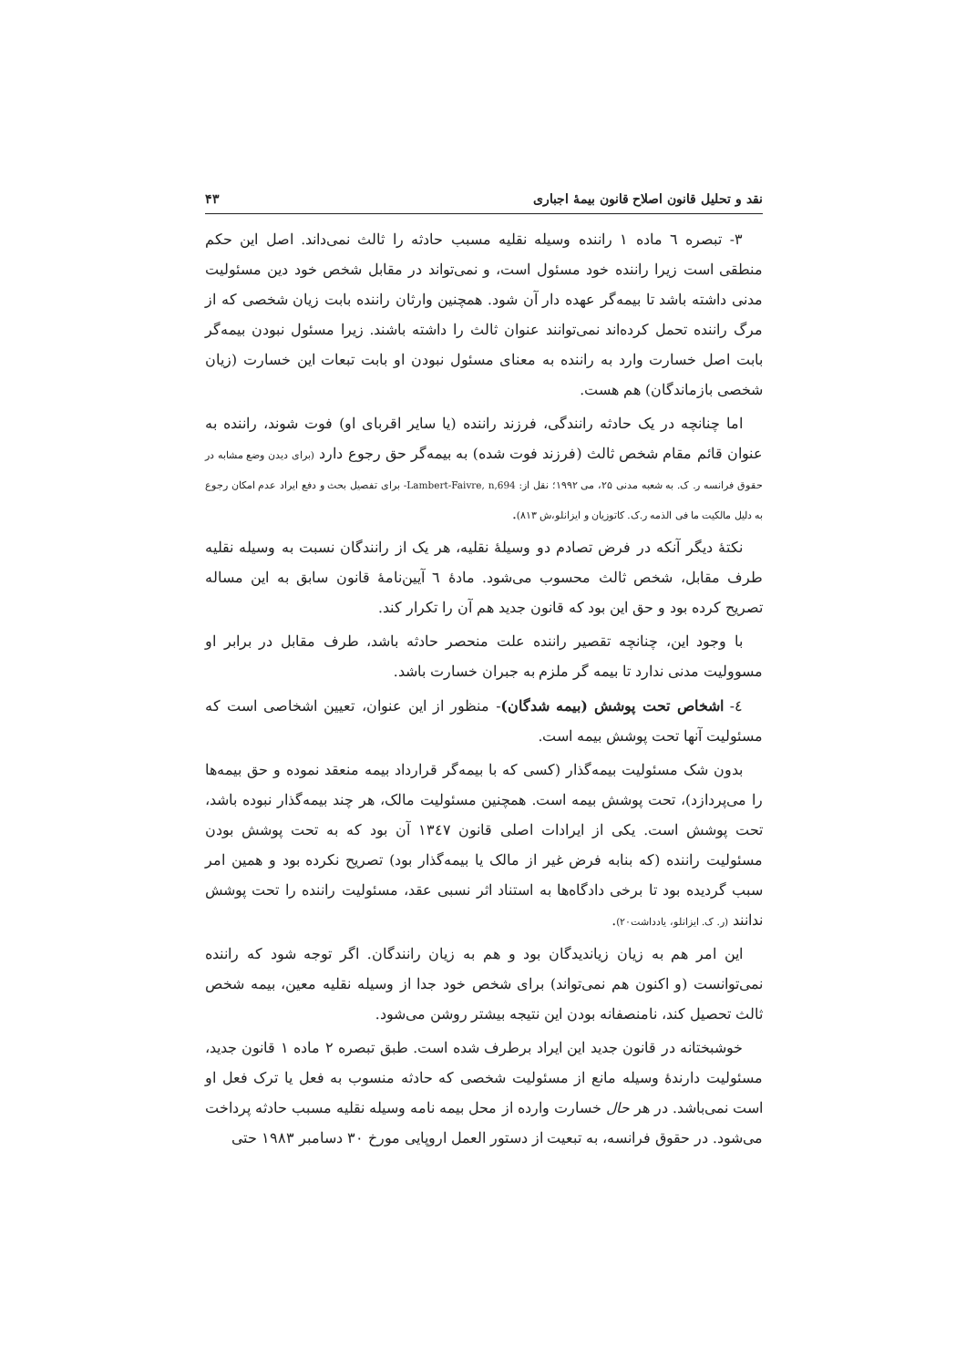نقد و تحلیل قانون اصلاح قانون بیمهٔ اجباری ۴۳
۳- تبصره ٦ ماده ۱ راننده وسیله نقلیه مسبب حادثه را ثالث نمی‌داند. اصل این حکم منطقی است زیرا راننده خود مسئول است، و نمی‌تواند در مقابل شخص خود دین مسئولیت مدنی داشته باشد تا بیمه‌گر عهده دار آن شود. همچنین وارثان راننده بابت زیان شخصی که از مرگ راننده تحمل کرده‌اند نمی‌توانند عنوان ثالث را داشته باشند. زیرا مسئول نبودن بیمه‌گر بابت اصل خسارت وارد به راننده به معنای مسئول نبودن او بابت تبعات این خسارت (زیان شخصی بازماندگان) هم هست.
اما چنانچه در یک حادثه رانندگی، فرزند راننده (یا سایر اقربای او) فوت شوند، راننده به عنوان قائم مقام شخص ثالث (فرزند فوت شده) به بیمه‌گر حق رجوع دارد (برای دیدن وضع مشابه در حقوق فرانسه ر. ک. به شعبه مدنی ۲۵، می ۱۹۹۲؛ نقل از: Lambert-Faivre, n,694- برای تفصیل بحث و دفع ایراد عدم امکان رجوع به دلیل مالکیت ما فی الذمه ر.ک. کاتوزیان و ایزانلو،ش ۸۱۳).
نکتهٔ دیگر آنکه در فرض تصادم دو وسیلهٔ نقلیه، هر یک از رانندگان نسبت به وسیله نقلیه طرف مقابل، شخص ثالث محسوب می‌شود. مادهٔ ٦ آیین‌نامهٔ قانون سابق به این مساله تصریح کرده بود و حق این بود که قانون جدید هم آن را تکرار کند.
با وجود این، چنانچه تقصیر راننده علت منحصر حادثه باشد، طرف مقابل در برابر او مسوولیت مدنی ندارد تا بیمه گر ملزم به جبران خسارت باشد.
٤- اشخاص تحت پوشش (بیمه شدگان)- منظور از این عنوان، تعیین اشخاصی است که مسئولیت آنها تحت پوشش بیمه است.
بدون شک مسئولیت بیمه‌گذار (کسی که با بیمه‌گر قرارداد بیمه منعقد نموده و حق بیمه‌ها را می‌پردازد)، تحت پوشش بیمه است. همچنین مسئولیت مالک، هر چند بیمه‌گذار نبوده باشد، تحت پوشش است. یکی از ایرادات اصلی قانون ۱۳٤۷ آن بود که به تحت پوشش بودن مسئولیت راننده (که بنابه فرض غیر از مالک یا بیمه‌گذار بود) تصریح نکرده بود و همین امر سبب گردیده بود تا برخی دادگاه‌ها به استناد اثر نسبی عقد، مسئولیت راننده را تحت پوشش ندانند (ر. ک. ایزانلو، یادداشت۲۰).
این امر هم به زیان زیاندیدگان بود و هم به زیان رانندگان. اگر توجه شود که راننده نمی‌توانست (و اکنون هم نمی‌تواند) برای شخص خود جدا از وسیله نقلیه معین، بیمه شخص ثالث تحصیل کند، نامنصفانه بودن این نتیجه بیشتر روشن می‌شود.
خوشبختانه در قانون جدید این ایراد برطرف شده است. طبق تبصره ۲ ماده ۱ قانون جدید، مسئولیت دارندهٔ وسیله مانع از مسئولیت شخصی که حادثه منسوب به فعل یا ترک فعل او است نمی‌باشد. در هر حال خسارت وارده از محل بیمه نامه وسیله نقلیه مسبب حادثه پرداخت می‌شود. در حقوق فرانسه، به تبعیت از دستور العمل اروپایی مورخ ۳۰ دسامبر ۱۹۸۳ حتی